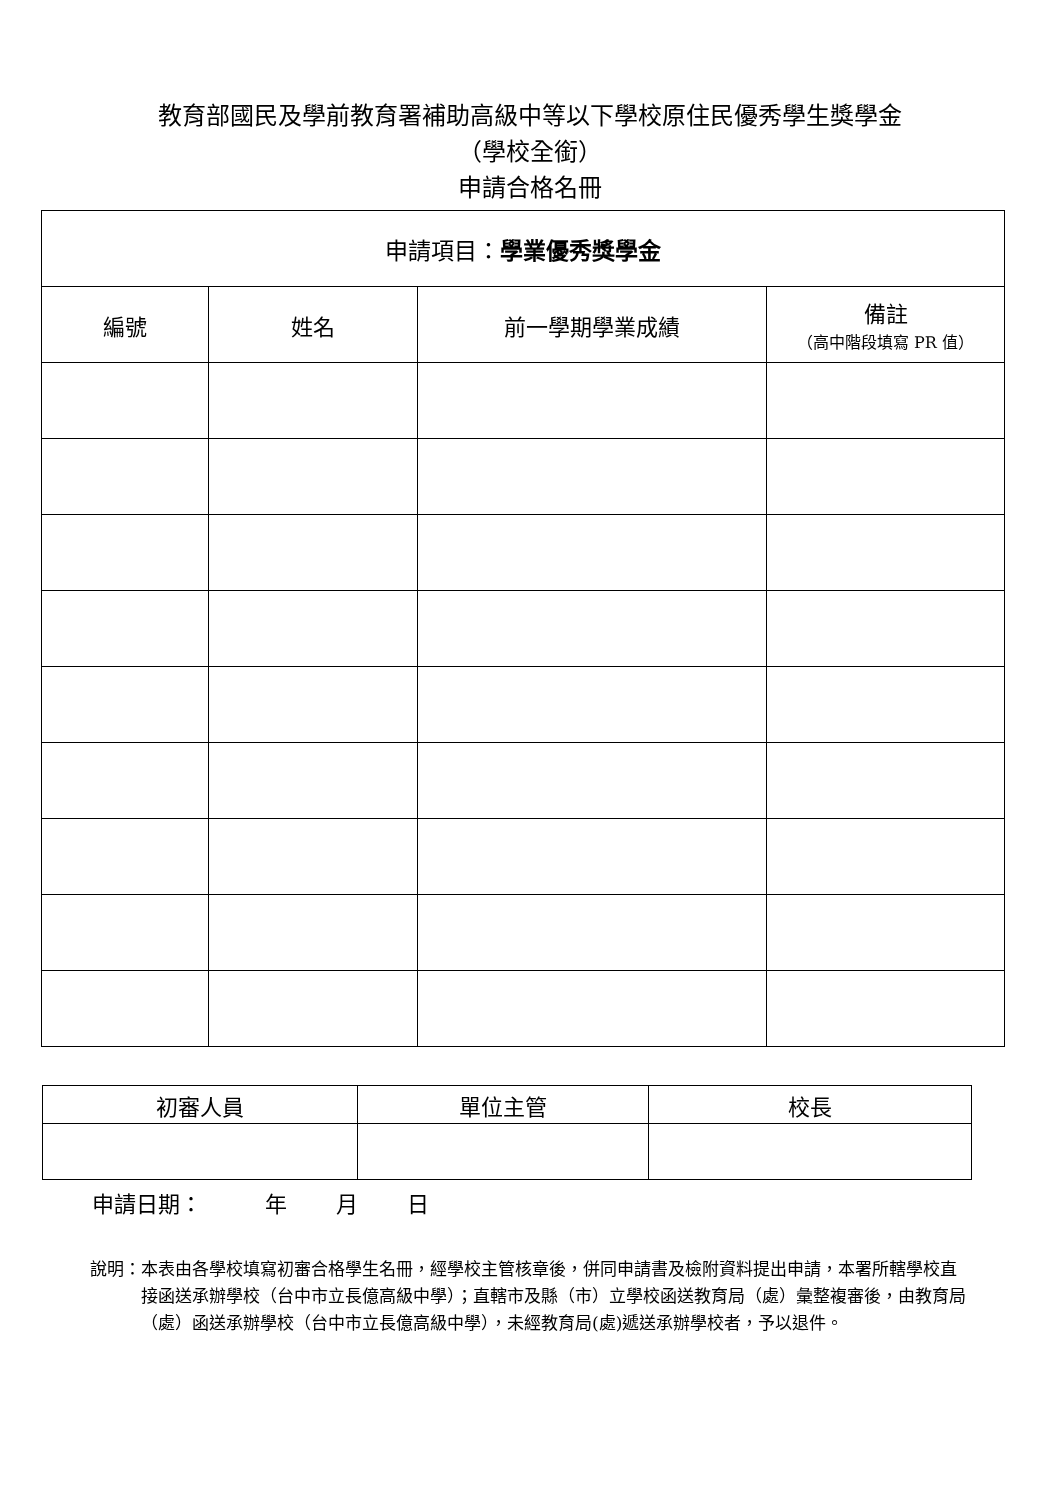教育部國民及學前教育署補助高級中等以下學校原住民優秀學生獎學金
（學校全銜）
申請合格名冊
| 申請項目： 學業優秀獎學金 | | | |
| 編號 | 姓名 | 前一學期學業成績 | 備註 （高中階段填寫 PR 值） |
| 初審人員 | 單位主管 | 校長 |
| --- | --- | --- |
申請日期： 年 月 日
說明： 本表由各學校填寫初審合格學生名冊，經學校主管核章後，併同申請書及檢附資料提出申請，本署所轄學校直接函送承辦學校（台中市立長億高級中學）；直轄市及縣（市）立學校函送教育局（處）彙整複審後，由教育局（處）函送承辦學校（台中市立長億高級中學），未經教育局(處)遞送承辦學校者，予以退件。